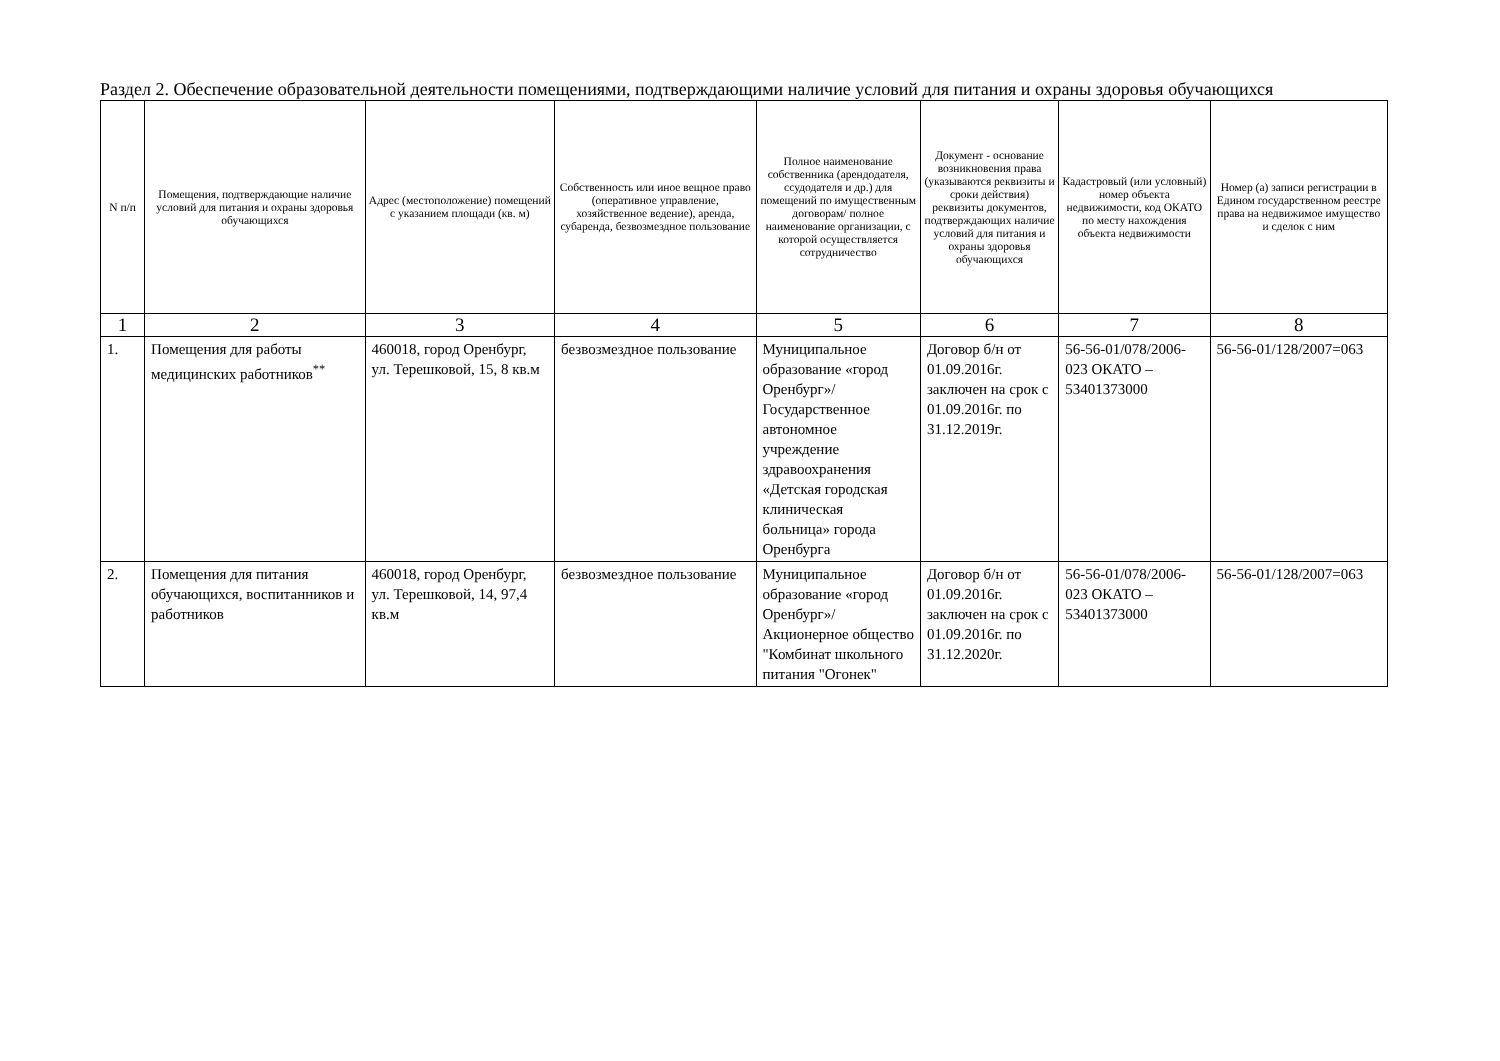Раздел 2. Обеспечение образовательной деятельности помещениями, подтверждающими наличие условий для питания и охраны здоровья обучающихся
| N п/п | Помещения, подтверждающие наличие условий для питания и охраны здоровья обучающихся | Адрес (местоположение) помещений с указанием площади (кв. м) | Собственность или иное вещное право (оперативное управление, хозяйственное ведение), аренда, субаренда, безвозмездное пользование | Полное наименование собственника (арендодателя, ссудодателя и др.) для помещений по имущественным договорам/ полное наименование организации, с которой осуществляется сотрудничество | Документ - основание возникновения права (указываются реквизиты и сроки действия) реквизиты документов, подтверждающих наличие условий для питания и охраны здоровья обучающихся | Кадастровый (или условный) номер объекта недвижимости, код ОКАТО по месту нахождения объекта недвижимости | Номер (а) записи регистрации в Едином государственном реестре права на недвижимое имущество и сделок с ним |
| --- | --- | --- | --- | --- | --- | --- | --- |
| 1 | 2 | 3 | 4 | 5 | 6 | 7 | 8 |
| 1. | Помещения для работы медицинских работников<sup>**</sup> | 460018, город Оренбург, ул. Терешковой, 15, 8 кв.м | безвозмездное пользование | Муниципальное образование «город Оренбург»/ Государственное автономное учреждение здравоохранения «Детская городская клиническая больница» города Оренбурга | Договор б/н от 01.09.2016г. заключен на срок с 01.09.2016г. по 31.12.2019г. | 56-56-01/078/2006-023 ОКАТО – 53401373000 | 56-56-01/128/2007=063 |
| 2. | Помещения для питания обучающихся, воспитанников и работников | 460018, город Оренбург, ул. Терешковой, 14, 97,4 кв.м | безвозмездное пользование | Муниципальное образование «город Оренбург»/ Акционерное общество "Комбинат школьного питания "Огонек" | Договор б/н от 01.09.2016г. заключен на срок с 01.09.2016г. по 31.12.2020г. | 56-56-01/078/2006-023 ОКАТО – 53401373000 | 56-56-01/128/2007=063 |